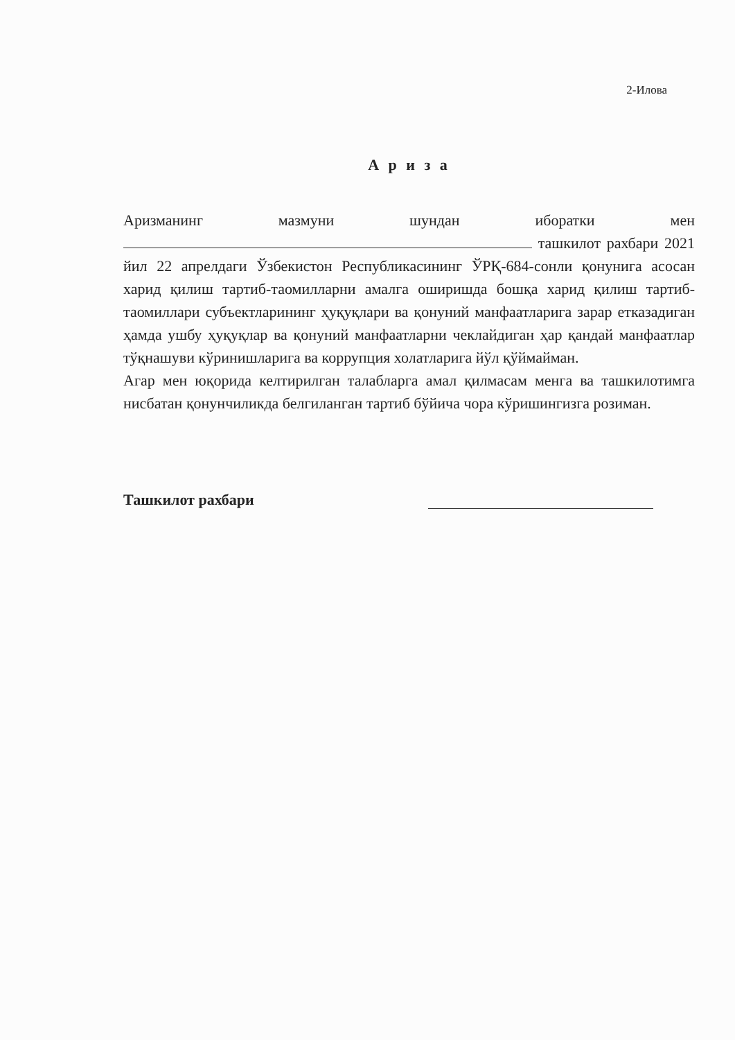2-Илова
А р и з а
Аризманинг мазмуни шундан иборатки мен ташкилот рахбари 2021 йил 22 апрелдаги Ўзбекистон Республикасининг ЎРҚ-684-сонли қонунига асосан харид қилиш тартиб-таомилларни амалга оширишда бошқа харид қилиш тартиб-таомиллари субъектларининг ҳуқуқлари ва қонуний манфаатларига зарар етказадиган ҳамда ушбу ҳуқуқлар ва қонуний манфаатларни чеклайдиган ҳар қандай манфаатлар тўқнашуви кўринишларига ва коррупция холатларига йўл қўймайман.
Агар мен юқорида келтирилган талабларга амал қилмасам менга ва ташкилотимга нисбатан қонунчиликда белгиланган тартиб бўйича чора кўришингизга розиман.
Ташкилот рахбари